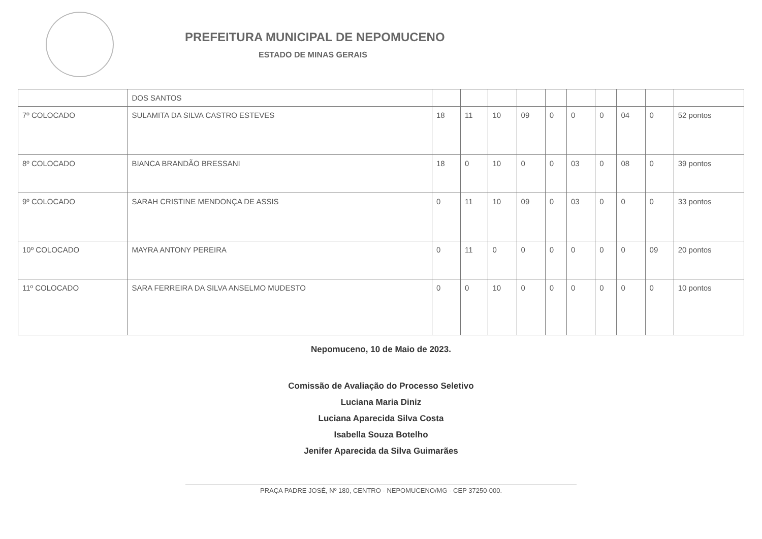PREFEITURA MUNICIPAL DE NEPOMUCENO
ESTADO DE MINAS GERAIS
| | DOS SANTOS | | | | | | | | | | |
| 7º COLOCADO | SULAMITA DA SILVA CASTRO ESTEVES | 18 | 11 | 10 | 09 | 0 | 0 | 0 | 04 | 0 | 52 pontos |
| 8º COLOCADO | BIANCA BRANDÃO BRESSANI | 18 | 0 | 10 | 0 | 0 | 03 | 0 | 08 | 0 | 39 pontos |
| 9º COLOCADO | SARAH CRISTINE MENDONÇA DE ASSIS | 0 | 11 | 10 | 09 | 0 | 03 | 0 | 0 | 0 | 33 pontos |
| 10º COLOCADO | MAYRA ANTONY PEREIRA | 0 | 11 | 0 | 0 | 0 | 0 | 0 | 0 | 09 | 20 pontos |
| 11º COLOCADO | SARA FERREIRA DA SILVA ANSELMO MUDESTO | 0 | 0 | 10 | 0 | 0 | 0 | 0 | 0 | 0 | 10 pontos |
Nepomuceno, 10 de Maio de 2023.
Comissão de Avaliação do Processo Seletivo
Luciana Maria Diniz
Luciana Aparecida Silva Costa
Isabella Souza Botelho
Jenifer Aparecida da Silva Guimarães
PRAÇA PADRE JOSÉ, Nº 180, CENTRO - NEPOMUCENO/MG - CEP 37250-000.